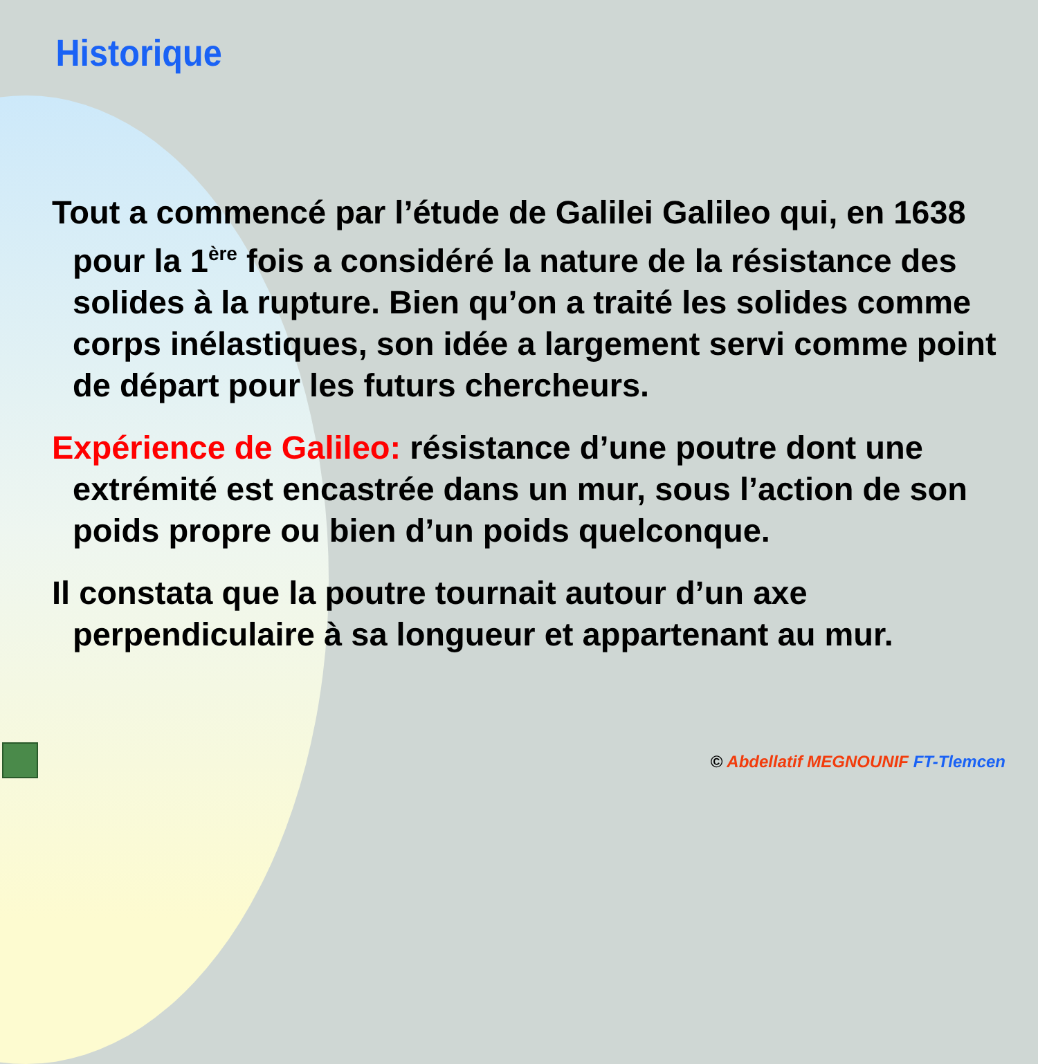Historique
Tout a commencé par l’étude de Galilei Galileo qui, en 1638 pour la 1<sup>ère</sup> fois a considéré la nature de la résistance des solides à la rupture. Bien qu’on a traité les solides comme corps inélastiques, son idée a largement servi comme point de départ pour les futurs chercheurs.
Expérience de Galileo: résistance d’une poutre dont une extrémité est encastrée dans un mur, sous l’action de son poids propre ou bien d’un poids quelconque.
Il constata que la poutre tournait autour d’un axe perpendiculaire à sa longueur et appartenant au mur.
© Abdellatif MEGNOUNIF FT-Tlemcen